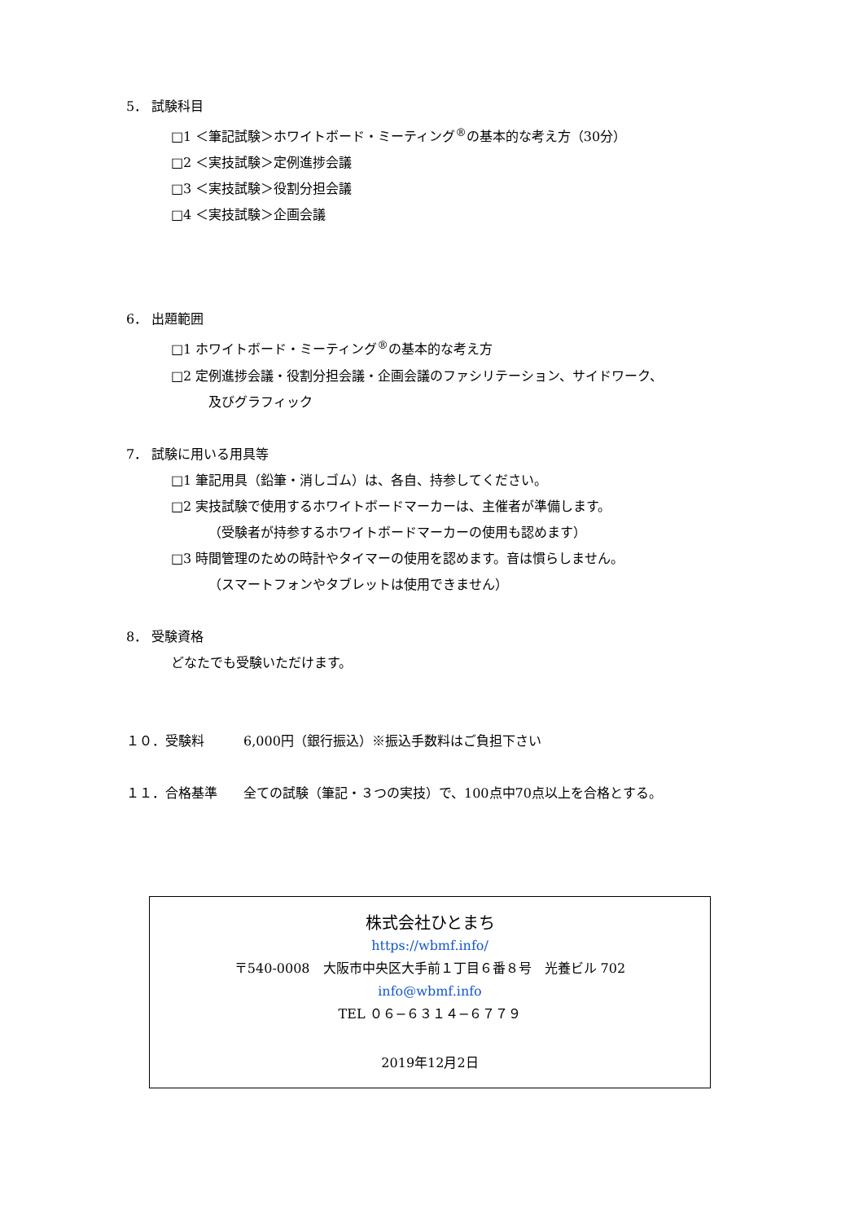5． 試験科目
□1 ＜筆記試験＞ホワイトボード・ミーティング<sup>®</sup>の基本的な考え方（30分）
□2 ＜実技試験＞定例進捗会議
□3 ＜実技試験＞役割分担会議
□4 ＜実技試験＞企画会議
6． 出題範囲
□1 ホワイトボード・ミーティング<sup>®</sup>の基本的な考え方
□2 定例進捗会議・役割分担会議・企画会議のファシリテーション、サイドワーク、
及びグラフィック
7． 試験に用いる用具等
□1 筆記用具（鉛筆・消しゴム）は、各自、持参してください。
□2 実技試験で使用するホワイトボードマーカーは、主催者が準備します。
（受験者が持参するホワイトボードマーカーの使用も認めます）
□3 時間管理のための時計やタイマーの使用を認めます。音は慣らしません。
（スマートフォンやタブレットは使用できません）
8． 受験資格
どなたでも受験いただけます。
１０．受験料　　　6,000円（銀行振込）※振込手数料はご負担下さい
１１．合格基準　　全ての試験（筆記・３つの実技）で、100点中70点以上を合格とする。
株式会社ひとまち
https://wbmf.info/
〒540-0008　大阪市中央区大手前１丁目６番８号　光養ビル 702
info@wbmf.info
TEL ０６−６３１４−６７７９
2019年12月2日